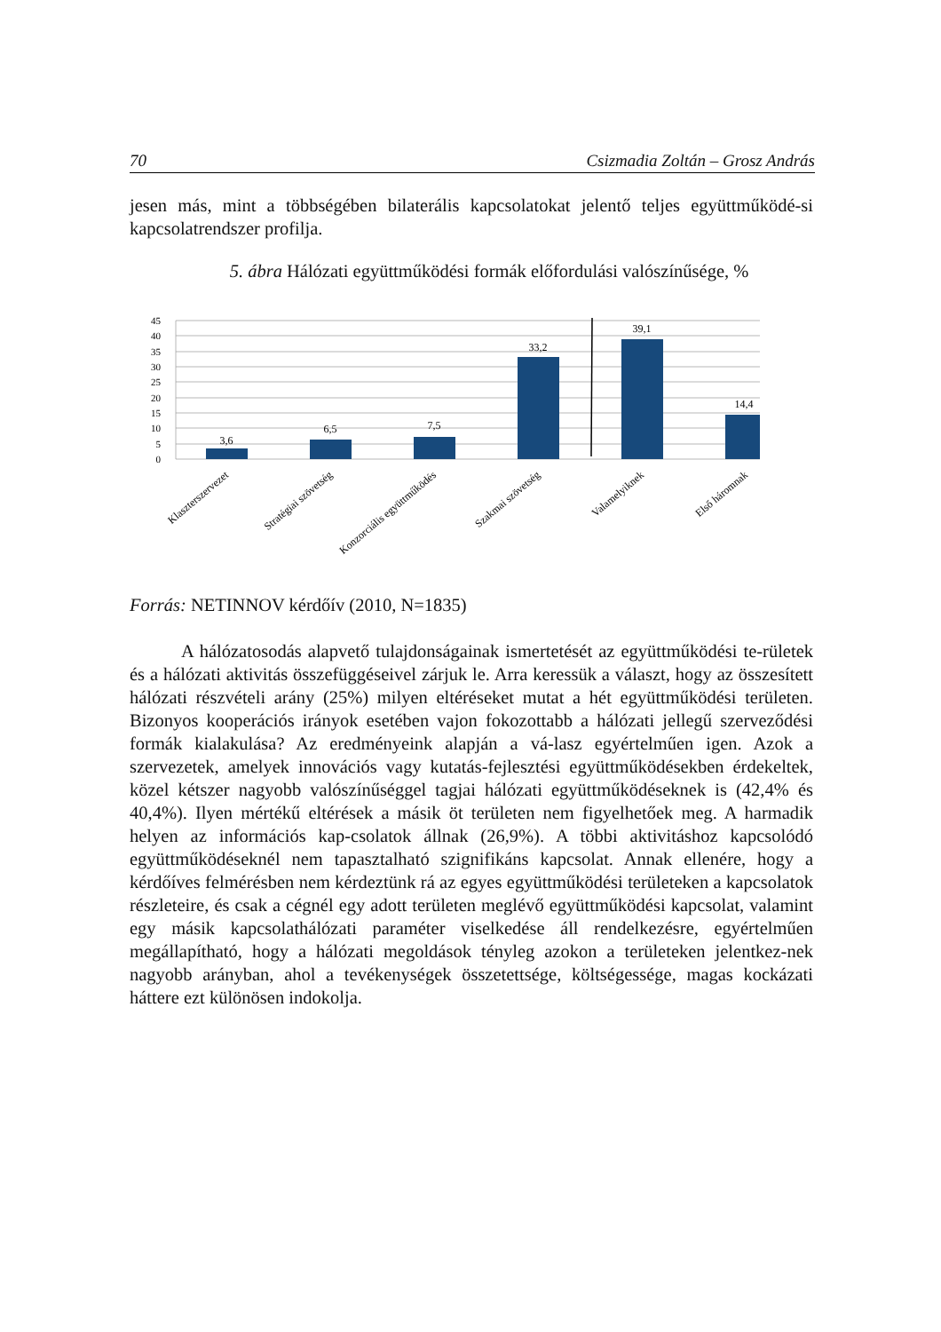70 Csizmadia Zoltán – Grosz András
jesen más, mint a többségében bilaterális kapcsolatokat jelentő teljes együttműködé-si kapcsolatrendszer profilja.
5. ábra Hálózati együttműködési formák előfordulási valószínűsége, %
45
40
35
30
25
20
15
10
5
0
3,6
6,5
7,5
33,2
39,1
14,4
Klaszterszervezet
Stratégiai szövetség
Konzorciális együttműködés
Szakmai szövetség
Valamelyiknek
Első háromnak
Forrás: NETINNOV kérdőív (2010, N=1835)
A hálózatosodás alapvető tulajdonságainak ismertetését az együttműködési te-rületek és a hálózati aktivitás összefüggéseivel zárjuk le. Arra keressük a választ, hogy az összesített hálózati részvételi arány (25%) milyen eltéréseket mutat a hét együttműködési területen. Bizonyos kooperációs irányok esetében vajon fokozottabb a hálózati jellegű szerveződési formák kialakulása? Az eredményeink alapján a vá-lasz egyértelműen igen. Azok a szervezetek, amelyek innovációs vagy kutatás-fejlesztési együttműködésekben érdekeltek, közel kétszer nagyobb valószínűséggel tagjai hálózati együttműködéseknek is (42,4% és 40,4%). Ilyen mértékű eltérések a másik öt területen nem figyelhetőek meg. A harmadik helyen az információs kap-csolatok állnak (26,9%). A többi aktivitáshoz kapcsolódó együttműködéseknél nem tapasztalható szignifikáns kapcsolat. Annak ellenére, hogy a kérdőíves felmérésben nem kérdeztünk rá az egyes együttműködési területeken a kapcsolatok részleteire, és csak a cégnél egy adott területen meglévő együttműködési kapcsolat, valamint egy másik kapcsolathálózati paraméter viselkedése áll rendelkezésre, egyértelműen megállapítható, hogy a hálózati megoldások tényleg azokon a területeken jelentkez-nek nagyobb arányban, ahol a tevékenységek összetettsége, költségessége, magas kockázati háttere ezt különösen indokolja.